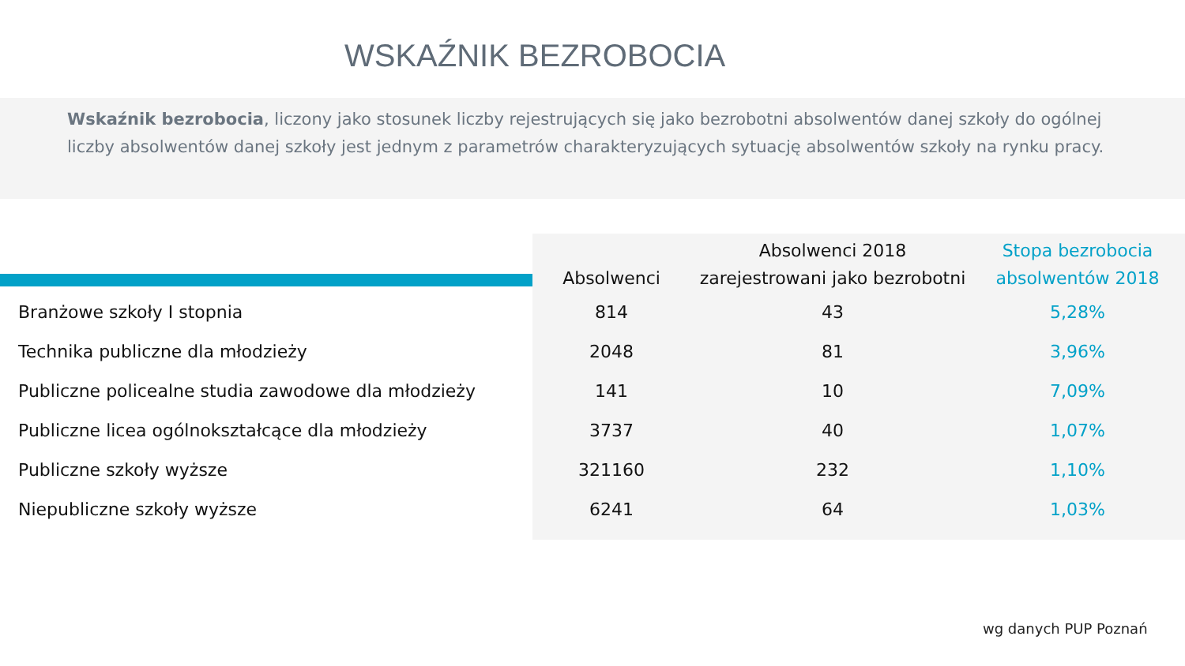WSKAŹNIK BEZROBOCIA
Wskaźnik bezrobocia, liczony jako stosunek liczby rejestrujących się jako bezrobotni absolwentów danej szkoły do ogólnej liczby absolwentów danej szkoły jest jednym z parametrów charakteryzujących sytuację absolwentów szkoły na rynku pracy.
| | Absolwenci | Absolwenci 2018 zarejestrowani jako bezrobotni | Stopa bezrobocia absolwentów 2018 |
| --- | --- | --- | --- |
| Branżowe szkoły I stopnia | 814 | 43 | 5,28% |
| Technika publiczne dla młodzieży | 2048 | 81 | 3,96% |
| Publiczne policealne studia zawodowe dla młodzieży | 141 | 10 | 7,09% |
| Publiczne licea ogólnokształcące dla młodzieży | 3737 | 40 | 1,07% |
| Publiczne szkoły wyższe | 321160 | 232 | 1,10% |
| Niepubliczne szkoły wyższe | 6241 | 64 | 1,03% |
wg danych PUP Poznań